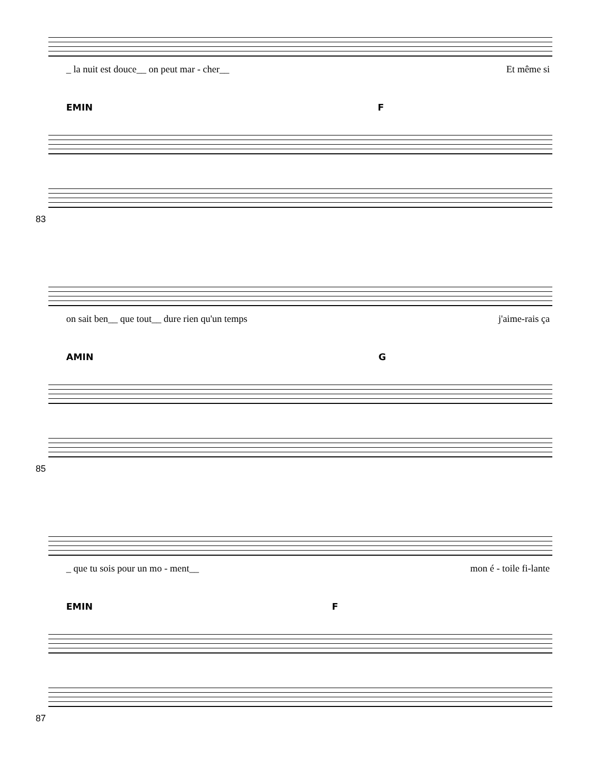_ la nuit est douce__ on peut mar - cher__ Et même si
EMIN F
83
on sait ben__ que tout__ dure rien qu'un temps j'aime-rais ça
AMIN G
85
_ que tu sois pour un mo - ment__ mon é - toile fi-lante
EMIN F
87